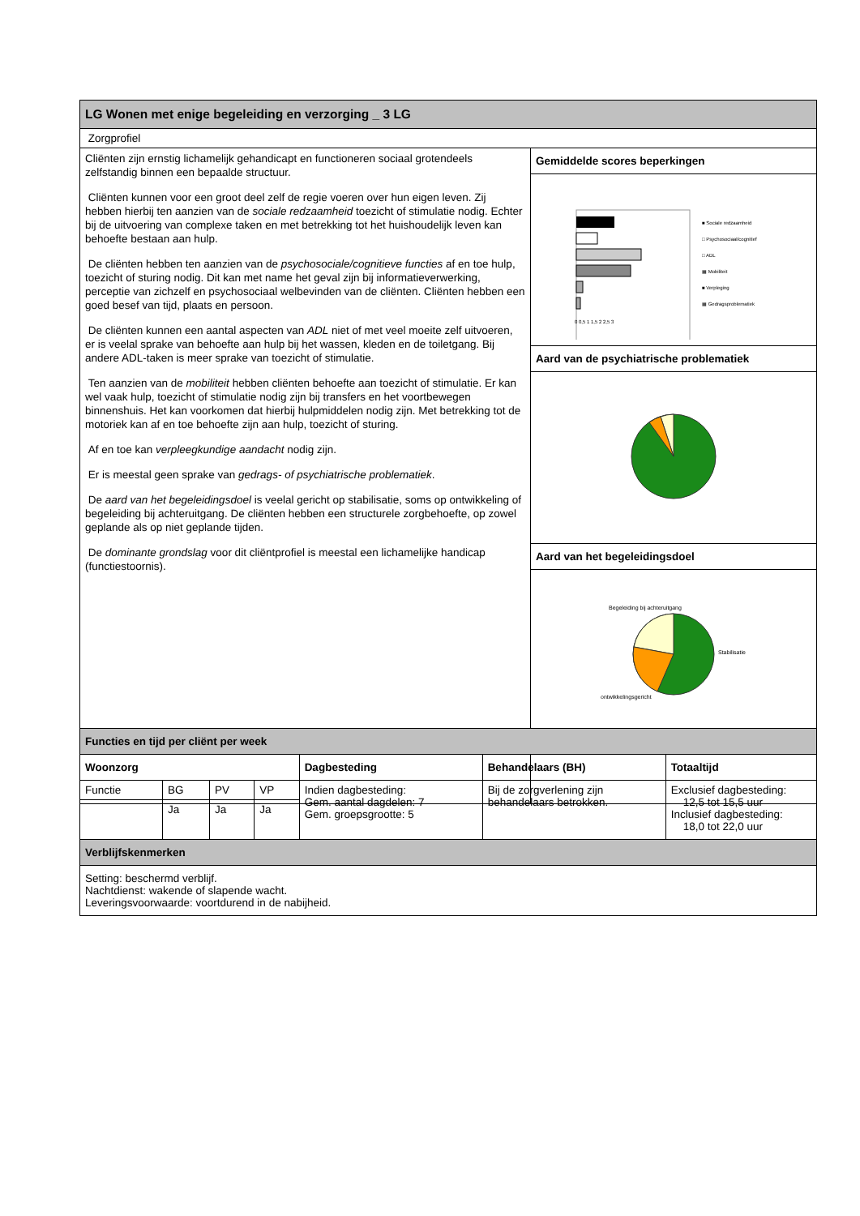| LG Wonen met enige begeleiding en verzorging _ 3 LG | |
| Zorgprofiel | |
| Cliënten zijn ernstig lichamelijk gehandicapt en functioneren sociaal grotendeels zelfstandig binnen een bepaalde structuur. Cliënten kunnen voor een groot deel zelf de regie voeren over hun eigen leven. Zij hebben hierbij ten aanzien van de sociale redzaamheid toezicht of stimulatie nodig. Echter bij de uitvoering van complexe taken en met betrekking tot het huishoudelijk leven kan behoefte bestaan aan hulp. De cliënten hebben ten aanzien van de psychosociale/cognitieve functies af en toe hulp, toezicht of sturing nodig. Dit kan met name het geval zijn bij informatieverwerking, perceptie van zichzelf en psychosociaal welbevinden van de cliënten. Cliënten hebben een goed besef van tijd, plaats en persoon. De cliënten kunnen een aantal aspecten van ADL niet of met veel moeite zelf uitvoeren, er is veelal sprake van behoefte aan hulp bij het wassen, kleden en de toiletgang. Bij andere ADL-taken is meer sprake van toezicht of stimulatie. Ten aanzien van de mobiliteit hebben cliënten behoefte aan toezicht of stimulatie. Er kan wel vaak hulp, toezicht of stimulatie nodig zijn bij transfers en het voortbewegen binnenshuis. Het kan voorkomen dat hierbij hulpmiddelen nodig zijn. Met betrekking tot de motoriek kan af en toe behoefte zijn aan hulp, toezicht of sturing. Af en toe kan verpleegkundige aandacht nodig zijn. Er is meestal geen sprake van gedrags- of psychiatrische problematiek . De aard van het begeleidingsdoel is veelal gericht op stabilisatie, soms op ontwikkeling of begeleiding bij achteruitgang. De cliënten hebben een structurele zorgbehoefte, op zowel geplande als op niet geplande tijden. De dominante grondslag voor dit cliëntprofiel is meestal een lichamelijke handicap (functiestoornis). | Gemiddelde scores beperkingen |
| | ■ Sociale redzaamheid □ Psychosociaal/cognitief □ ADL ▦ Mobiliteit ■ Verpleging ▦ Gedragsproblematiek 0 0,5 1 1,5 2 2,5 3 |
| | Aard van de psychiatrische problematiek |
| | Aard van het begeleidingsdoel |
| | Begeleiding bij achteruitgang Stabilisatie ontwikkelingsgericht |
| Functies en tijd per cliënt per week | | | | | | |
| Woonzorg | | | | Dagbesteding | Behandelaars (BH) | Totaaltijd |
| Functie | BG | PV | VP | Indien dagbesteding: Gem. aantal dagdelen: 7 Gem. groepsgrootte: 5 | Bij de zorgverlening zijn behandelaars betrokken. | Exclusief dagbesteding: 12,5 tot 15,5 uur Inclusief dagbesteding: 18,0 tot 22,0 uur |
| | Ja | Ja | Ja | | | |
| Verblijfskenmerken | | | | | | |
| Setting: beschermd verblijf. Nachtdienst: wakende of slapende wacht. Leveringsvoorwaarde: voortdurend in de nabijheid. | | | | | | |